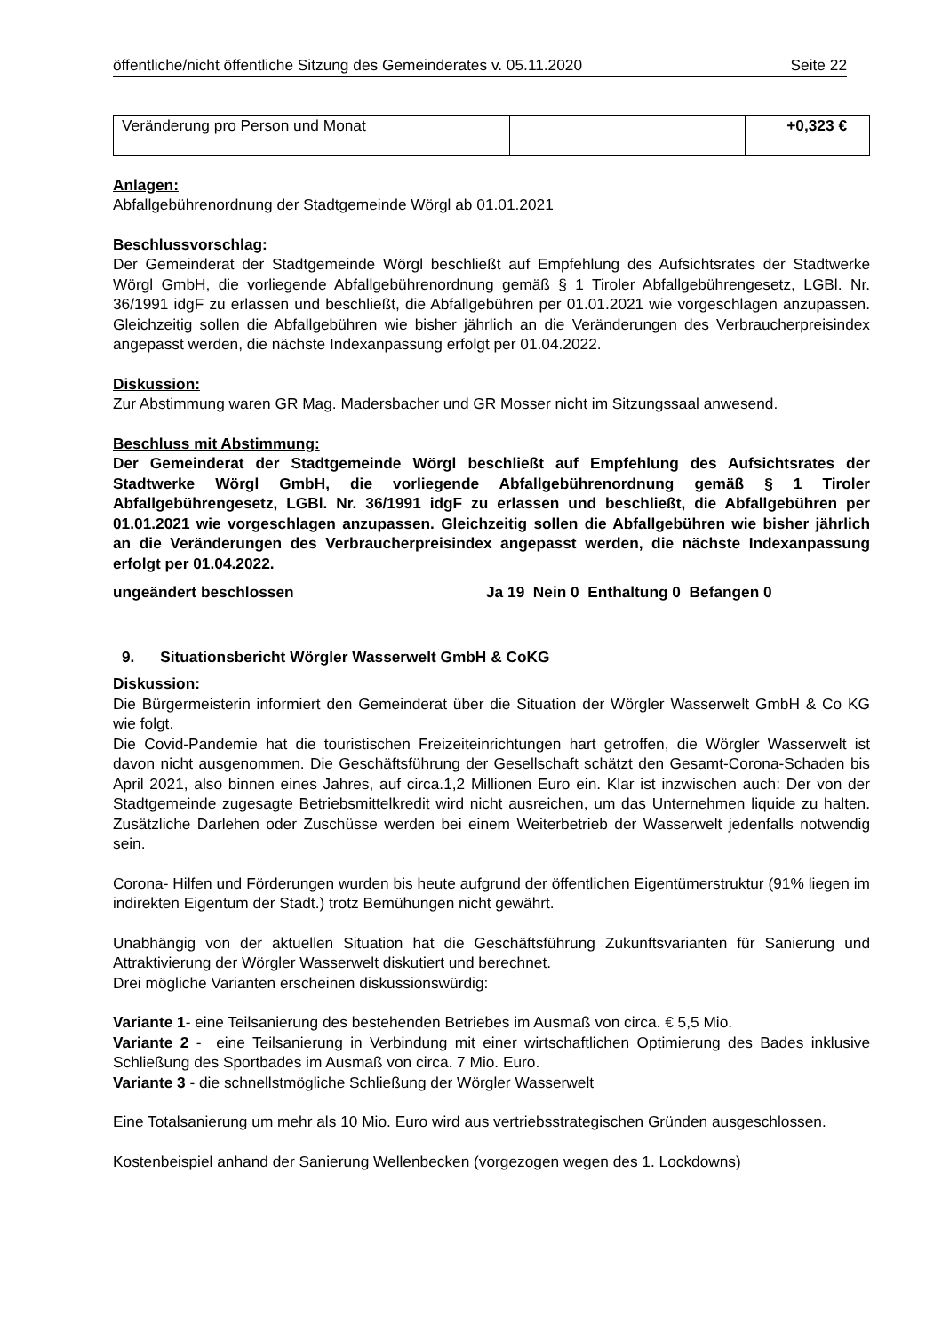öffentliche/nicht öffentliche Sitzung des Gemeinderates v. 05.11.2020 Seite 22
| Veränderung pro Person und Monat | | | | +0,323 € |
Anlagen:
Abfallgebührenordnung der Stadtgemeinde Wörgl ab 01.01.2021
Beschlussvorschlag:
Der Gemeinderat der Stadtgemeinde Wörgl beschließt auf Empfehlung des Aufsichtsrates der Stadtwerke Wörgl GmbH, die vorliegende Abfallgebührenordnung gemäß § 1 Tiroler Abfallgebührengesetz, LGBl. Nr. 36/1991 idgF zu erlassen und beschließt, die Abfallgebühren per 01.01.2021 wie vorgeschlagen anzupassen. Gleichzeitig sollen die Abfallgebühren wie bisher jährlich an die Veränderungen des Verbraucherpreisindex angepasst werden, die nächste Indexanpassung erfolgt per 01.04.2022.
Diskussion:
Zur Abstimmung waren GR Mag. Madersbacher und GR Mosser nicht im Sitzungssaal anwesend.
Beschluss mit Abstimmung:
Der Gemeinderat der Stadtgemeinde Wörgl beschließt auf Empfehlung des Aufsichtsrates der Stadtwerke Wörgl GmbH, die vorliegende Abfallgebührenordnung gemäß § 1 Tiroler Abfallgebührengesetz, LGBl. Nr. 36/1991 idgF zu erlassen und beschließt, die Abfallgebühren per 01.01.2021 wie vorgeschlagen anzupassen. Gleichzeitig sollen die Abfallgebühren wie bisher jährlich an die Veränderungen des Verbraucherpreisindex angepasst werden, die nächste Indexanpassung erfolgt per 01.04.2022.
ungeändert beschlossen Ja 19 Nein 0 Enthaltung 0 Befangen 0
9. Situationsbericht Wörgler Wasserwelt GmbH & CoKG
Diskussion:
Die Bürgermeisterin informiert den Gemeinderat über die Situation der Wörgler Wasserwelt GmbH & Co KG wie folgt.
Die Covid-Pandemie hat die touristischen Freizeiteinrichtungen hart getroffen, die Wörgler Wasserwelt ist davon nicht ausgenommen. Die Geschäftsführung der Gesellschaft schätzt den Gesamt-Corona-Schaden bis April 2021, also binnen eines Jahres, auf circa.1,2 Millionen Euro ein. Klar ist inzwischen auch: Der von der Stadtgemeinde zugesagte Betriebsmittelkredit wird nicht ausreichen, um das Unternehmen liquide zu halten. Zusätzliche Darlehen oder Zuschüsse werden bei einem Weiterbetrieb der Wasserwelt jedenfalls notwendig sein.
Corona- Hilfen und Förderungen wurden bis heute aufgrund der öffentlichen Eigentümerstruktur (91% liegen im indirekten Eigentum der Stadt.) trotz Bemühungen nicht gewährt.
Unabhängig von der aktuellen Situation hat die Geschäftsführung Zukunftsvarianten für Sanierung und Attraktivierung der Wörgler Wasserwelt diskutiert und berechnet.
Drei mögliche Varianten erscheinen diskussionswürdig:
Variante 1- eine Teilsanierung des bestehenden Betriebes im Ausmaß von circa. € 5,5 Mio.
Variante 2 - eine Teilsanierung in Verbindung mit einer wirtschaftlichen Optimierung des Bades inklusive Schließung des Sportbades im Ausmaß von circa. 7 Mio. Euro.
Variante 3 - die schnellstmögliche Schließung der Wörgler Wasserwelt
Eine Totalsanierung um mehr als 10 Mio. Euro wird aus vertriebsstrategischen Gründen ausgeschlossen.
Kostenbeispiel anhand der Sanierung Wellenbecken (vorgezogen wegen des 1. Lockdowns)